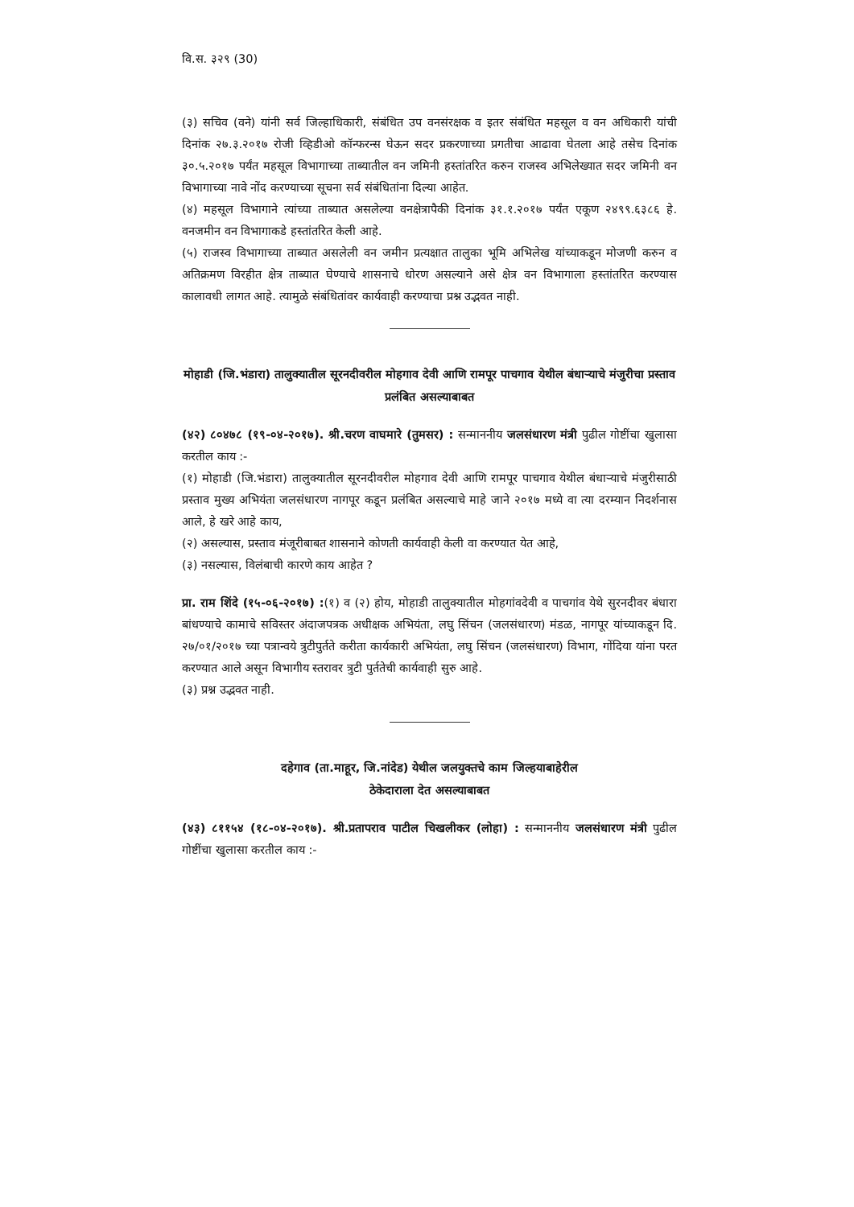वि.स. ३२९ (30)
(३) सचिव (वने) यांनी सर्व जिल्हाधिकारी, संबंधित उप वनसंरक्षक व इतर संबंधित महसूल व वन अधिकारी यांची दिनांक २७.३.२०१७ रोजी व्हिडीओ कॉन्फरन्स घेऊन सदर प्रकरणाच्या प्रगतीचा आढावा घेतला आहे तसेच दिनांक ३०.५.२०१७ पर्यंत महसूल विभागाच्या ताब्यातील वन जमिनी हस्तांतरित करुन राजस्व अभिलेख्यात सदर जमिनी वन विभागाच्या नावे नोंद करण्याच्या सूचना सर्व संबंधितांना दिल्या आहेत.
(४) महसूल विभागाने त्यांच्या ताब्यात असलेल्या वनक्षेत्रापैकी दिनांक ३१.१.२०१७ पर्यंत एकूण २४९९.६३८६ हे. वनजमीन वन विभागाकडे हस्तांतरित केली आहे.
(५) राजस्व विभागाच्या ताब्यात असलेली वन जमीन प्रत्यक्षात तालुका भूमि अभिलेख यांच्याकडून मोजणी करुन व अतिक्रमण विरहीत क्षेत्र ताब्यात घेण्याचे शासनाचे धोरण असल्याने असे क्षेत्र वन विभागाला हस्तांतरित करण्यास कालावधी लागत आहे. त्यामुळे संबंधितांवर कार्यवाही करण्याचा प्रश्न उद्भवत नाही.
मोहाडी (जि.भंडारा) तालुक्यातील सूरनदीवरील मोहगाव देवी आणि रामपूर पाचगाव येथील बंधाऱ्याचे मंजुरीचा प्रस्ताव प्रलंबित असल्याबाबत
(४२) ८०४७८ (१९-०४-२०१७). श्री.चरण वाघमारे (तुमसर) : सन्माननीय जलसंधारण मंत्री पुढील गोष्टींचा खुलासा करतील काय :-
(१) मोहाडी (जि.भंडारा) तालुक्यातील सूरनदीवरील मोहगाव देवी आणि रामपूर पाचगाव येथील बंधाऱ्याचे मंजुरीसाठी प्रस्ताव मुख्य अभियंता जलसंधारण नागपूर कडून प्रलंबित असल्याचे माहे जाने २०१७ मध्ये वा त्या दरम्यान निदर्शनास आले, हे खरे आहे काय,
(२) असल्यास, प्रस्ताव मंजूरीबाबत शासनाने कोणती कार्यवाही केली वा करण्यात येत आहे,
(३) नसल्यास, विलंबाची कारणे काय आहेत ?
प्रा. राम शिंदे (१५-०६-२०१७) :(१) व (२) होय, मोहाडी तालुक्यातील मोहगांवदेवी व पाचगांव येथे सुरनदीवर बंधारा बांधण्याचे कामाचे सविस्तर अंदाजपत्रक अधीक्षक अभियंता, लघु सिंचन (जलसंधारण) मंडळ, नागपूर यांच्याकडून दि. २७/०१/२०१७ च्या पत्रान्वये त्रुटीपुर्तते करीता कार्यकारी अभियंता, लघु सिंचन (जलसंधारण) विभाग, गोंदिया यांना परत करण्यात आले असून विभागीय स्तरावर त्रुटी पुर्ततेची कार्यवाही सुरु आहे.
(३) प्रश्न उद्भवत नाही.
दहेगाव (ता.माहूर, जि.नांदेड) येथील जलयुक्तचे काम जिल्हयाबाहेरील
ठेकेदाराला देत असल्याबाबत
(४३) ८११५४ (१८-०४-२०१७). श्री.प्रतापराव पाटील चिखलीकर (लोहा) : सन्माननीय जलसंधारण मंत्री पुढील गोष्टींचा खुलासा करतील काय :-